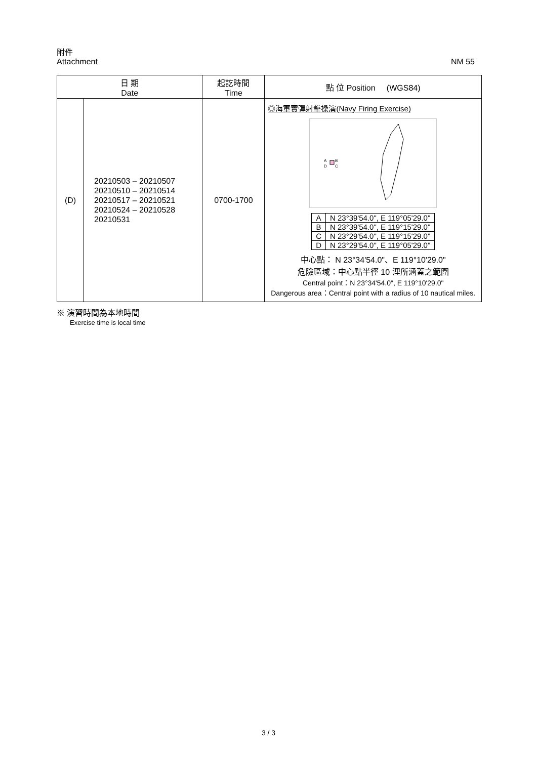附件
Attachment NM 55
| 日 期 Date | | 起訖時間 Time | 點 位 Position (WGS84) |
| --- | --- | --- | --- |
| (D) | 20210503 – 20210507 20210510 – 20210514 20210517 – 20210521 20210524 – 20210528 20210531 | 0700-1700 | ◎海軍實彈射擊操演(Navy Firing Exercise) A B D C / A / N 23°39'54.0", E 119°05'29.0" / / B / N 23°39'54.0", E 119°15'29.0" / / C / N 23°29'54.0", E 119°15'29.0" / / D / N 23°29'54.0", E 119°05'29.0" / 中心點： N 23°34'54.0"、E 119°10'29.0" 危險區域：中心點半徑 10 浬所涵蓋之範圍 Central point：N 23°34'54.0", E 119°10'29.0" Dangerous area：Central point with a radius of 10 nautical miles. |
※ 演習時間為本地時間
Exercise time is local time
3 / 3